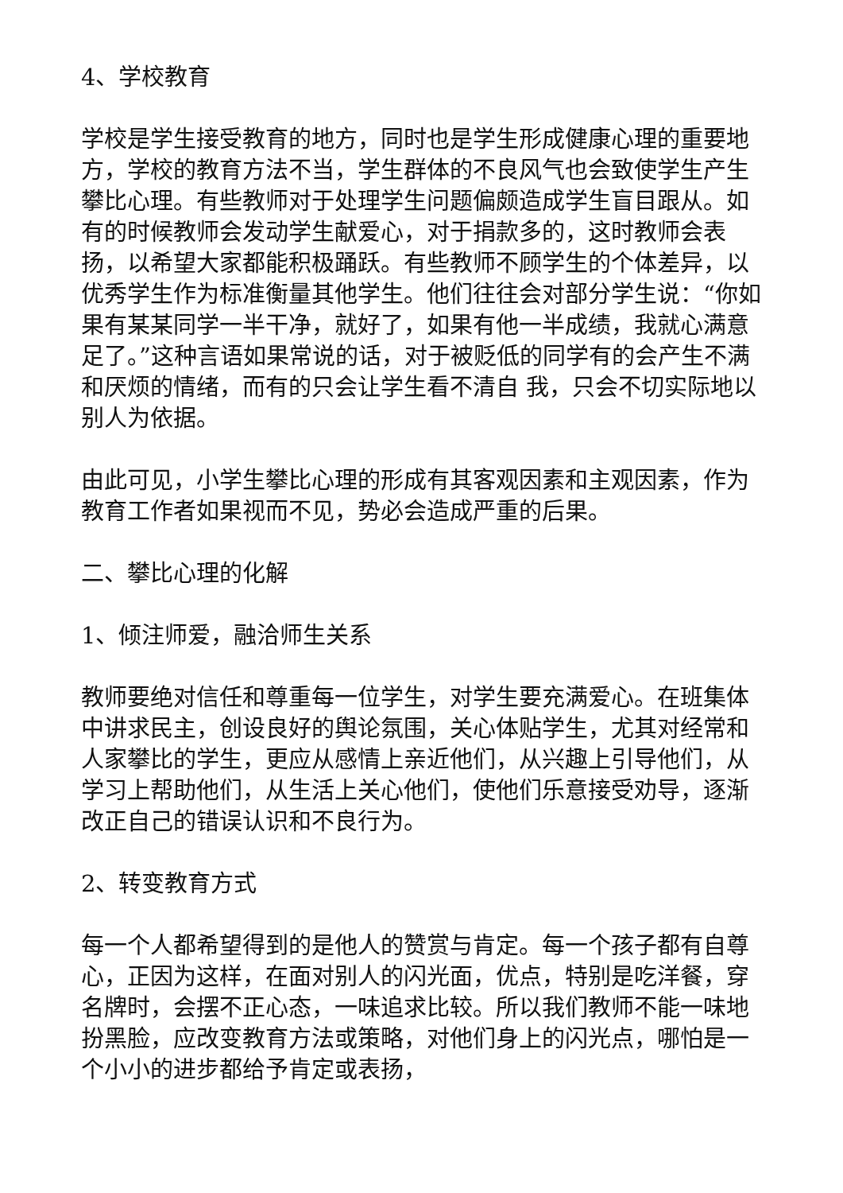4、学校教育
学校是学生接受教育的地方，同时也是学生形成健康心理的重要地方，学校的教育方法不当，学生群体的不良风气也会致使学生产生攀比心理。有些教师对于处理学生问题偏颇造成学生盲目跟从。如有的时候教师会发动学生献爱心，对于捐款多的，这时教师会表扬，以希望大家都能积极踊跃。有些教师不顾学生的个体差异，以优秀学生作为标准衡量其他学生。他们往往会对部分学生说：“你如果有某某同学一半干净，就好了，如果有他一半成绩，我就心满意足了。”这种言语如果常说的话，对于被贬低的同学有的会产生不满和厌烦的情绪，而有的只会让学生看不清自 我，只会不切实际地以别人为依据。
由此可见，小学生攀比心理的形成有其客观因素和主观因素，作为教育工作者如果视而不见，势必会造成严重的后果。
二、攀比心理的化解
1、倾注师爱，融洽师生关系
教师要绝对信任和尊重每一位学生，对学生要充满爱心。在班集体中讲求民主，创设良好的舆论氛围，关心体贴学生，尤其对经常和人家攀比的学生，更应从感情上亲近他们，从兴趣上引导他们，从学习上帮助他们，从生活上关心他们，使他们乐意接受劝导，逐渐改正自己的错误认识和不良行为。
2、转变教育方式
每一个人都希望得到的是他人的赞赏与肯定。每一个孩子都有自尊心，正因为这样，在面对别人的闪光面，优点，特别是吃洋餐，穿名牌时，会摆不正心态，一味追求比较。所以我们教师不能一味地扮黑脸，应改变教育方法或策略，对他们身上的闪光点，哪怕是一个小小的进步都给予肯定或表扬，